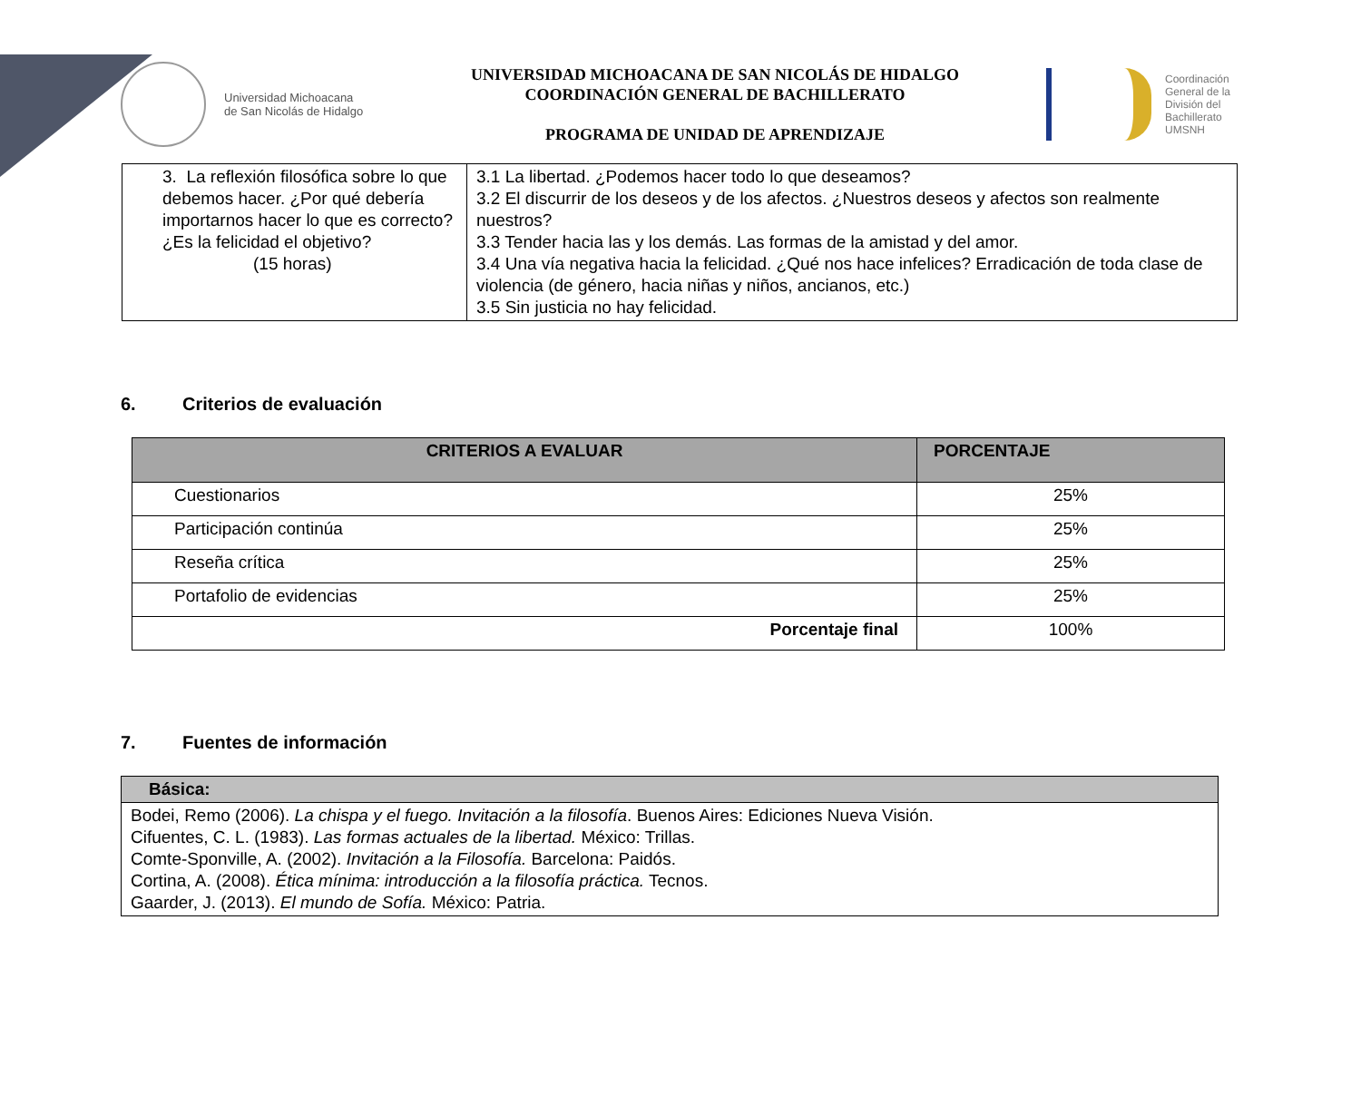Universidad Michoacana
de San Nicolás de Hidalgo
UNIVERSIDAD MICHOACANA DE SAN NICOLÁS DE HIDALGO
COORDINACIÓN GENERAL DE BACHILLERATO
PROGRAMA DE UNIDAD DE APRENDIZAJE
Coordinación
General de la
División del
Bachillerato
UMSNH
| 3. La reflexión filosófica sobre lo que debemos hacer. ¿Por qué debería importarnos hacer lo que es correcto? ¿Es la felicidad el objetivo? (15 horas) | 3.1 La libertad. ¿Podemos hacer todo lo que deseamos? 3.2 El discurrir de los deseos y de los afectos. ¿Nuestros deseos y afectos son realmente nuestros? 3.3 Tender hacia las y los demás. Las formas de la amistad y del amor. 3.4 Una vía negativa hacia la felicidad. ¿Qué nos hace infelices? Erradicación de toda clase de violencia (de género, hacia niñas y niños, ancianos, etc.) 3.5 Sin justicia no hay felicidad. |
6. Criterios de evaluación
| CRITERIOS A EVALUAR | PORCENTAJE |
| --- | --- |
| Cuestionarios | 25% |
| Participación continúa | 25% |
| Reseña crítica | 25% |
| Portafolio de evidencias | 25% |
| Porcentaje final | 100% |
7. Fuentes de información
| Básica: |
| --- |
| Bodei, Remo (2006). La chispa y el fuego. Invitación a la filosofía . Buenos Aires: Ediciones Nueva Visión. Cifuentes, C. L. (1983). Las formas actuales de la libertad. México: Trillas. Comte-Sponville, A. (2002). Invitación a la Filosofía. Barcelona: Paidós. Cortina, A. (2008). Ética mínima: introducción a la filosofía práctica. Tecnos. Gaarder, J. (2013). El mundo de Sofía. México: Patria. |